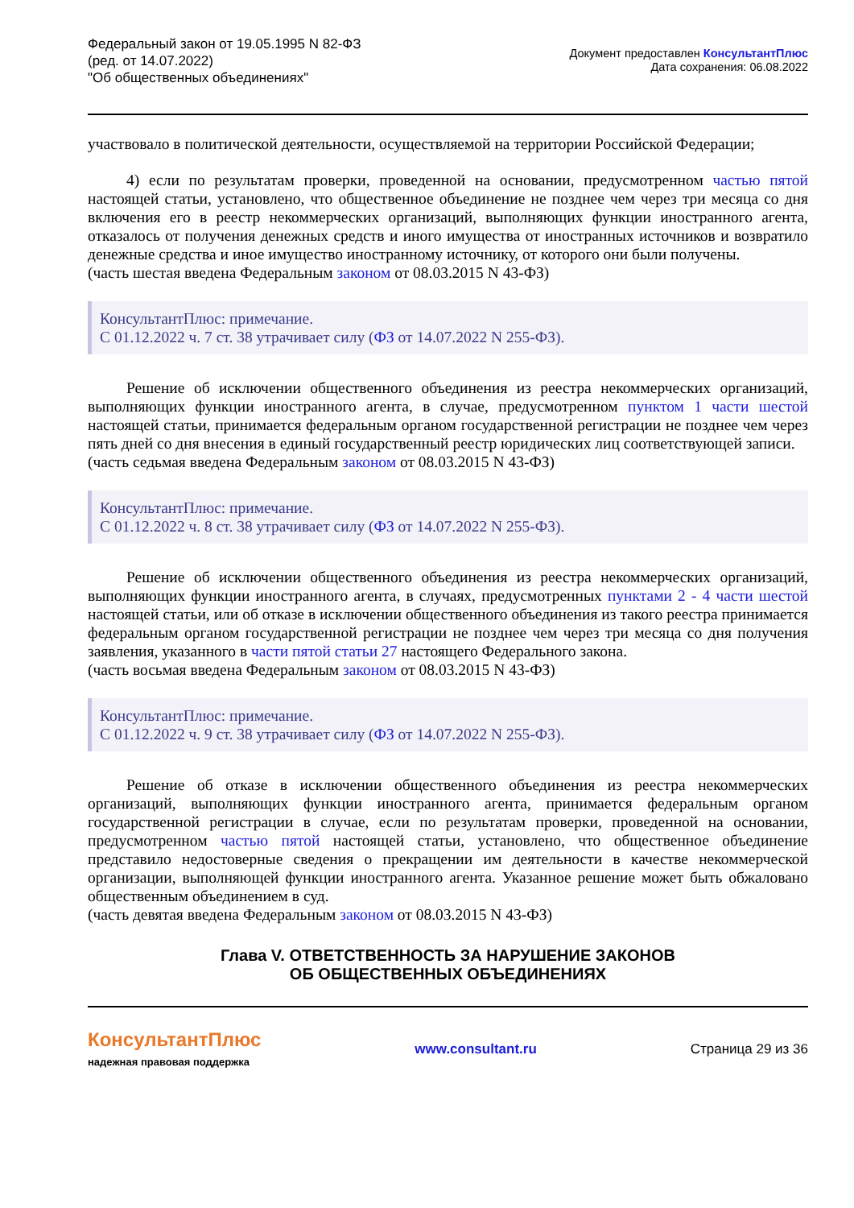Федеральный закон от 19.05.1995 N 82-ФЗ
(ред. от 14.07.2022)
"Об общественных объединениях"
Документ предоставлен КонсультантПлюс
Дата сохранения: 06.08.2022
участвовало в политической деятельности, осуществляемой на территории Российской Федерации;
4) если по результатам проверки, проведенной на основании, предусмотренном частью пятой настоящей статьи, установлено, что общественное объединение не позднее чем через три месяца со дня включения его в реестр некоммерческих организаций, выполняющих функции иностранного агента, отказалось от получения денежных средств и иного имущества от иностранных источников и возвратило денежные средства и иное имущество иностранному источнику, от которого они были получены.
(часть шестая введена Федеральным законом от 08.03.2015 N 43-ФЗ)
КонсультантПлюс: примечание.
С 01.12.2022 ч. 7 ст. 38 утрачивает силу (ФЗ от 14.07.2022 N 255-ФЗ).
Решение об исключении общественного объединения из реестра некоммерческих организаций, выполняющих функции иностранного агента, в случае, предусмотренном пунктом 1 части шестой настоящей статьи, принимается федеральным органом государственной регистрации не позднее чем через пять дней со дня внесения в единый государственный реестр юридических лиц соответствующей записи.
(часть седьмая введена Федеральным законом от 08.03.2015 N 43-ФЗ)
КонсультантПлюс: примечание.
С 01.12.2022 ч. 8 ст. 38 утрачивает силу (ФЗ от 14.07.2022 N 255-ФЗ).
Решение об исключении общественного объединения из реестра некоммерческих организаций, выполняющих функции иностранного агента, в случаях, предусмотренных пунктами 2 - 4 части шестой настоящей статьи, или об отказе в исключении общественного объединения из такого реестра принимается федеральным органом государственной регистрации не позднее чем через три месяца со дня получения заявления, указанного в части пятой статьи 27 настоящего Федерального закона.
(часть восьмая введена Федеральным законом от 08.03.2015 N 43-ФЗ)
КонсультантПлюс: примечание.
С 01.12.2022 ч. 9 ст. 38 утрачивает силу (ФЗ от 14.07.2022 N 255-ФЗ).
Решение об отказе в исключении общественного объединения из реестра некоммерческих организаций, выполняющих функции иностранного агента, принимается федеральным органом государственной регистрации в случае, если по результатам проверки, проведенной на основании, предусмотренном частью пятой настоящей статьи, установлено, что общественное объединение представило недостоверные сведения о прекращении им деятельности в качестве некоммерческой организации, выполняющей функции иностранного агента. Указанное решение может быть обжаловано общественным объединением в суд.
(часть девятая введена Федеральным законом от 08.03.2015 N 43-ФЗ)
Глава V. ОТВЕТСТВЕННОСТЬ ЗА НАРУШЕНИЕ ЗАКОНОВ
ОБ ОБЩЕСТВЕННЫХ ОБЪЕДИНЕНИЯХ
КонсультантПлюс
надежная правовая поддержка
www.consultant.ru Страница 29 из 36